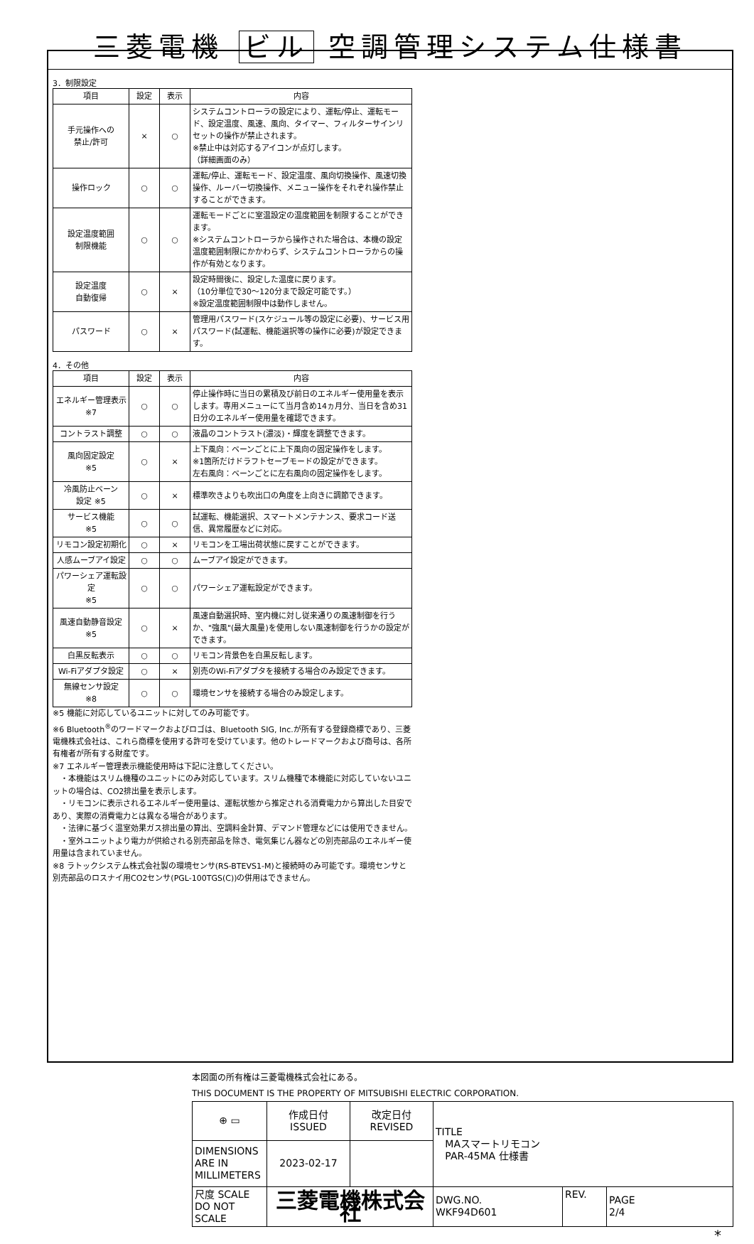三菱電機 ビル 空調管理システム仕様書
3．制限設定
| 項目 | 設定 | 表示 | 内容 |
| --- | --- | --- | --- |
| 手元操作への 禁止/許可 | × | ○ | システムコントローラの設定により、運転/停止、運転モード、設定温度、風速、風向、タイマー、フィルターサインリセットの操作が禁止されます。 ※禁止中は対応するアイコンが点灯します。 （詳細画面のみ） |
| 操作ロック | ○ | ○ | 運転/停止、運転モード、設定温度、風向切換操作、風速切換操作、ルーバー切換操作、メニュー操作をそれぞれ操作禁止することができます。 |
| 設定温度範囲 制限機能 | ○ | ○ | 運転モードごとに室温設定の温度範囲を制限することができます。 ※システムコントローラから操作された場合は、本機の設定温度範囲制限にかかわらず、システムコントローラからの操作が有効となります。 |
| 設定温度 自動復帰 | ○ | × | 設定時間後に、設定した温度に戻ります。 （10分単位で30～120分まで設定可能です。） ※設定温度範囲制限中は動作しません。 |
| パスワード | ○ | × | 管理用パスワード(スケジュール等の設定に必要)、サービス用パスワード(試運転、機能選択等の操作に必要)が設定できます。 |
4．その他
| 項目 | 設定 | 表示 | 内容 |
| --- | --- | --- | --- |
| エネルギー管理表示 ※7 | ○ | ○ | 停止操作時に当日の累積及び前日のエネルギー使用量を表示します。専用メニューにて当月含め14ヵ月分、当日を含め31日分のエネルギー使用量を確認できます。 |
| コントラスト調整 | ○ | ○ | 液晶のコントラスト(濃淡)・輝度を調整できます。 |
| 風向固定設定 ※5 | ○ | × | 上下風向：ベーンごとに上下風向の固定操作をします。 ※1箇所だけドラフトセーブモードの設定ができます。 左右風向：ベーンごとに左右風向の固定操作をします。 |
| 冷風防止ベーン 設定 ※5 | ○ | × | 標準吹きよりも吹出口の角度を上向きに調節できます。 |
| サービス機能 ※5 | ○ | ○ | 試運転、機能選択、スマートメンテナンス、要求コード送信、異常履歴などに対応。 |
| リモコン設定初期化 | ○ | × | リモコンを工場出荷状態に戻すことができます。 |
| 人感ムーブアイ設定 | ○ | ○ | ムーブアイ設定ができます。 |
| パワーシェア運転設定 ※5 | ○ | ○ | パワーシェア運転設定ができます。 |
| 風速自動静音設定 ※5 | ○ | × | 風速自動選択時、室内機に対し従来通りの風速制御を行うか、"強風"(最大風量)を使用しない風速制御を行うかの設定ができます。 |
| 白黒反転表示 | ○ | ○ | リモコン背景色を白黒反転します。 |
| Wi-Fiアダプタ設定 | ○ | × | 別売のWi-Fiアダプタを接続する場合のみ設定できます。 |
| 無線センサ設定 ※8 | ○ | ○ | 環境センサを接続する場合のみ設定します。 |
※5 機能に対応しているユニットに対してのみ可能です。
※6 Bluetooth<sup>®</sup>のワードマークおよびロゴは、Bluetooth SIG, Inc.が所有する登録商標であり、三菱電機株式会社は、これら商標を使用する許可を受けています。他のトレードマークおよび商号は、各所有権者が所有する財産です。
※7 エネルギー管理表示機能使用時は下記に注意してください。
　・本機能はスリム機種のユニットにのみ対応しています。スリム機種で本機能に対応していないユニットの場合は、CO2排出量を表示します。
　・リモコンに表示されるエネルギー使用量は、運転状態から推定される消費電力から算出した目安であり、実際の消費電力とは異なる場合があります。
　・法律に基づく温室効果ガス排出量の算出、空調料金計算、デマンド管理などには使用できません。
　・室外ユニットより電力が供給される別売部品を除き、電気集じん器などの別売部品のエネルギー使用量は含まれていません。
※8 ラトックシステム株式会社製の環境センサ(RS-BTEVS1-M)と接続時のみ可能です。環境センサと別売部品のロスナイ用CO2センサ(PGL-100TGS(C))の併用はできません。
本図面の所有権は三菱電機株式会社にある。
THIS DOCUMENT IS THE PROPERTY OF MITSUBISHI ELECTRIC CORPORATION.
| ⊕ ▭ | 作成日付 ISSUED | 改定日付 REVISED | TITLE MAスマートリモコン PAR-45MA 仕様書 | | |
| DIMENSIONS ARE IN MILLIMETERS | 2023-02-17 | | | | |
| 尺度 SCALE DO NOT SCALE | 三菱電機株式会社 | | DWG.NO. WKF94D601 | REV. | PAGE 2/4 |
*